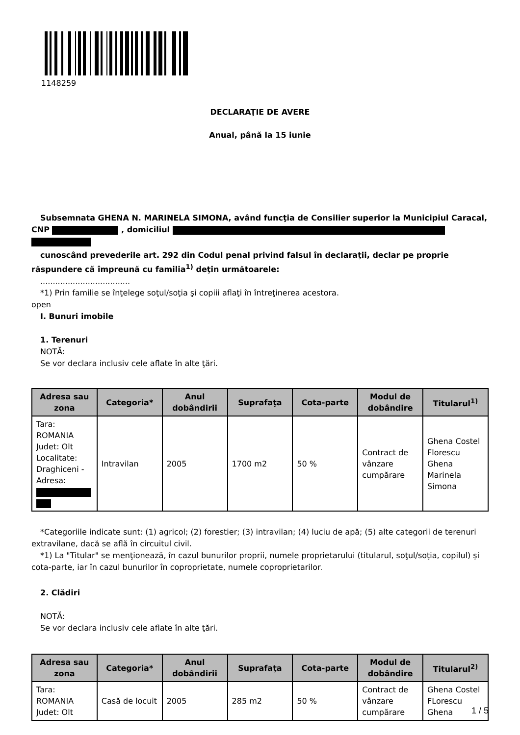1148259
DECLARAŢIE DE AVERE
Anual, până la 15 iunie
Subsemnata GHENA N. MARINELA SIMONA, având funcţia de Consilier superior la Municipiul Caracal, CNP , domiciliul
cunoscând prevederile art. 292 din Codul penal privind falsul în declaraţii, declar pe proprie răspundere că împreună cu familia<sup>1)</sup> deţin următoarele:
....................................
*1) Prin familie se înţelege soţul/soţia şi copiii aflaţi în întreţinerea acestora.
open
I. Bunuri imobile
1. Terenuri
NOTĂ:
Se vor declara inclusiv cele aflate în alte ţări.
| Adresa sau zona | Categoria* | Anul dobândirii | Suprafaţa | Cota-parte | Modul de dobândire | Titularul<sup>1)</sup> |
| --- | --- | --- | --- | --- | --- | --- |
| Tara: ROMANIA Judet: Olt Localitate: Draghiceni - Adresa: | Intravilan | 2005 | 1700 m2 | 50 % | Contract de vânzare cumpărare | Ghena Costel Florescu Ghena Marinela Simona |
*Categoriile indicate sunt: (1) agricol; (2) forestier; (3) intravilan; (4) luciu de apă; (5) alte categorii de terenuri extravilane, dacă se află în circuitul civil.
*1) La "Titular" se menţionează, în cazul bunurilor proprii, numele proprietarului (titularul, soţul/soţia, copilul) și cota-parte, iar în cazul bunurilor în coproprietate, numele coproprietarilor.
2. Clădiri
NOTĂ:
Se vor declara inclusiv cele aflate în alte ţări.
| Adresa sau zona | Categoria* | Anul dobândirii | Suprafaţa | Cota-parte | Modul de dobândire | Titularul<sup>2)</sup> |
| --- | --- | --- | --- | --- | --- | --- |
| Tara: ROMANIA Judet: Olt | Casă de locuit | 2005 | 285 m2 | 50 % | Contract de vânzare cumpărare | Ghena Costel FLorescu Ghena |
1 / 5